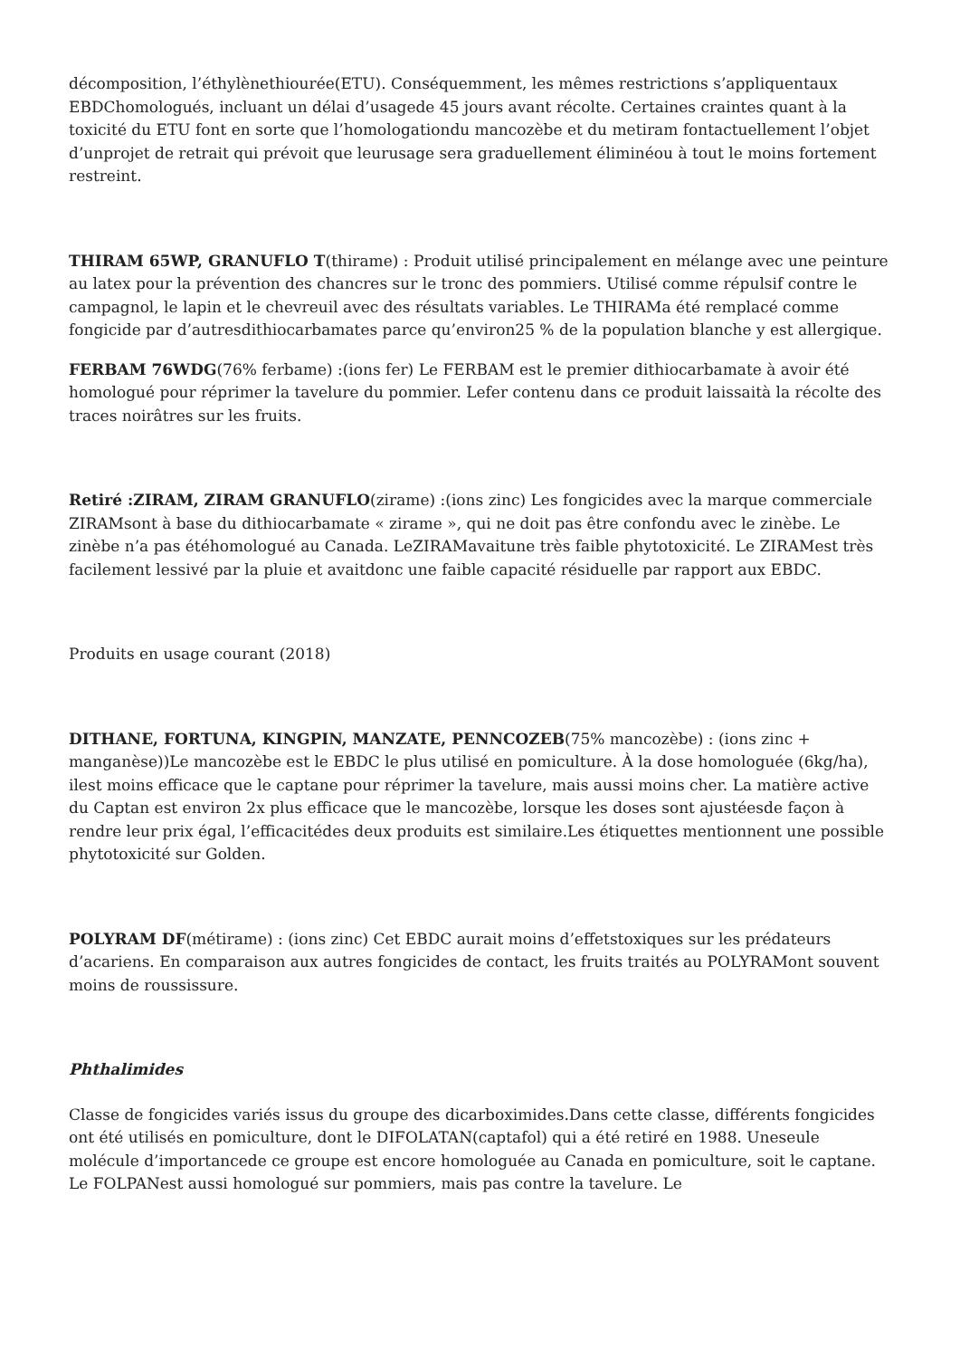décomposition, l’éthylènethiourée(ETU). Conséquemment, les mêmes restrictions s’appliquentaux EBDChomologués, incluant un délai d’usagede 45 jours avant récolte. Certaines craintes quant à la toxicité du ETU font en sorte que l’homologationdu mancozèbe et du metiram fontactuellement l’objet d’unprojet de retrait qui prévoit que leurusage sera graduellement éliminéou à tout le moins fortement restreint.
THIRAM 65WP, GRANUFLO T(thirame) : Produit utilisé principalement en mélange avec une peinture au latex pour la prévention des chancres sur le tronc des pommiers. Utilisé comme répulsif contre le campagnol, le lapin et le chevreuil avec des résultats variables. Le THIRAMa été remplacé comme fongicide par d’autresdithiocarbamates parce qu’environ25 % de la population blanche y est allergique.
FERBAM 76WDG(76% ferbame) :(ions fer) Le FERBAM est le premier dithiocarbamate à avoir été homologué pour réprimer la tavelure du pommier. Lefer contenu dans ce produit laissaità la récolte des traces noirâtres sur les fruits.
Retiré :ZIRAM, ZIRAM GRANUFLO(zirame) :(ions zinc) Les fongicides avec la marque commerciale ZIRAMsont à base du dithiocarbamate « zirame », qui ne doit pas être confondu avec le zinèbe. Le zinèbe n’a pas étéhomologué au Canada. LeZIRAMavaitune très faible phytotoxicité. Le ZIRAMest très facilement lessivé par la pluie et avaitdonc une faible capacité résiduelle par rapport aux EBDC.
Produits en usage courant (2018)
DITHANE, FORTUNA, KINGPIN, MANZATE, PENNCOZEB(75% mancozèbe) : (ions zinc + manganèse))Le mancozèbe est le EBDC le plus utilisé en pomiculture. À la dose homologuée (6kg/ha), ilest moins efficace que le captane pour réprimer la tavelure, mais aussi moins cher. La matière active du Captan est environ 2x plus efficace que le mancozèbe, lorsque les doses sont ajustéesde façon à rendre leur prix égal, l’efficacitédes deux produits est similaire.Les étiquettes mentionnent une possible phytotoxicité sur Golden.
POLYRAM DF(métirame) : (ions zinc) Cet EBDC aurait moins d’effetstoxiques sur les prédateurs d’acariens. En comparaison aux autres fongicides de contact, les fruits traités au POLYRAMont souvent moins de roussissure.
Phthalimides
Classe de fongicides variés issus du groupe des dicarboximides.Dans cette classe, différents fongicides ont été utilisés en pomiculture, dont le DIFOLATAN(captafol) qui a été retiré en 1988. Uneseule molécule d’importancede ce groupe est encore homologuée au Canada en pomiculture, soit le captane. Le FOLPANest aussi homologué sur pommiers, mais pas contre la tavelure. Le